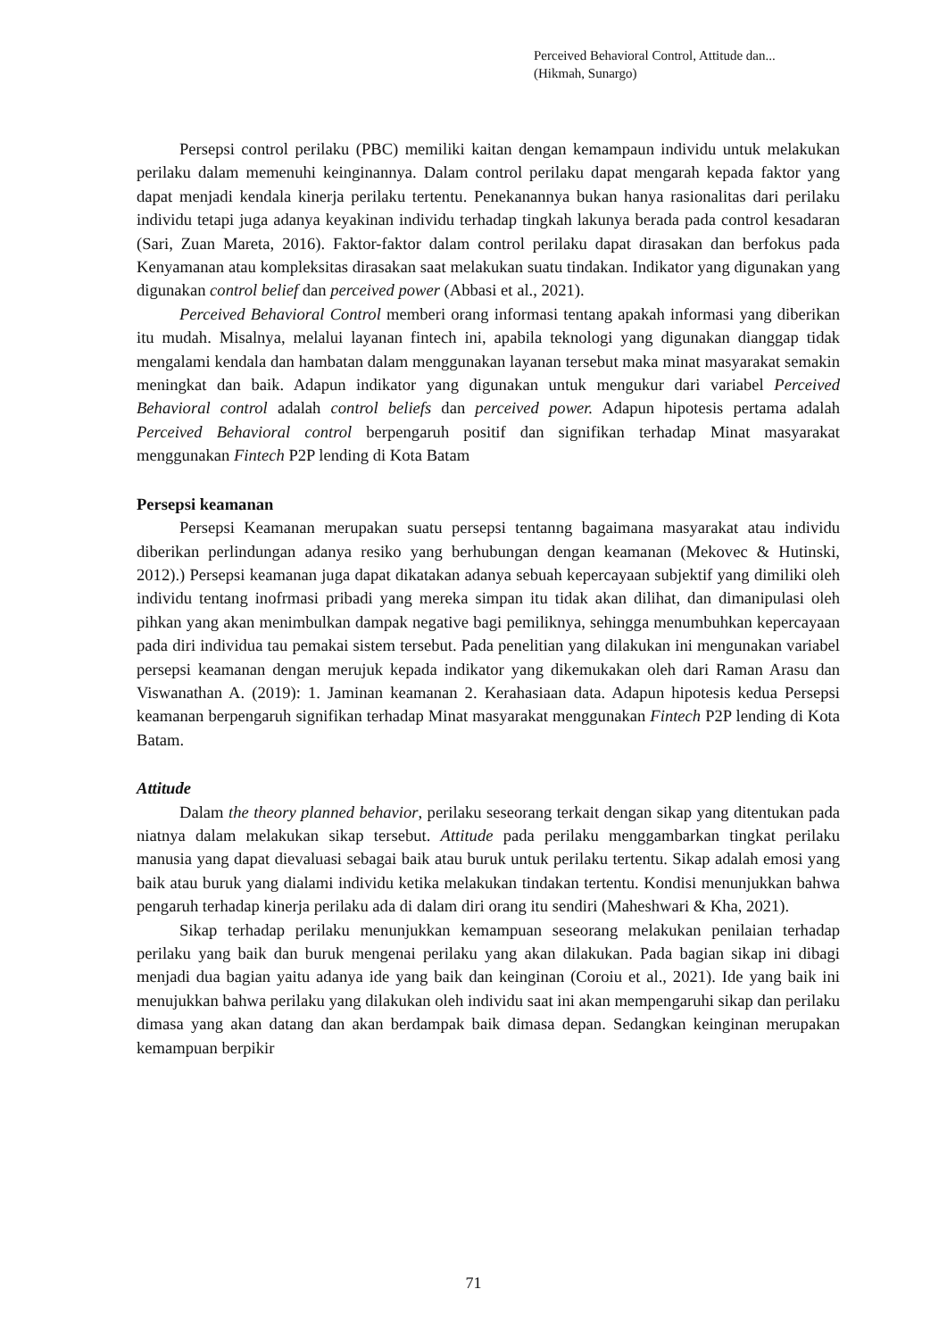Perceived Behavioral Control, Attitude dan...
(Hikmah, Sunargo)
Persepsi control perilaku (PBC) memiliki kaitan dengan kemampaun individu untuk melakukan perilaku dalam memenuhi keinginannya. Dalam control perilaku dapat mengarah kepada faktor yang dapat menjadi kendala kinerja perilaku tertentu. Penekanannya bukan hanya rasionalitas dari perilaku individu tetapi juga adanya keyakinan individu terhadap tingkah lakunya berada pada control kesadaran (Sari, Zuan Mareta, 2016). Faktor-faktor dalam control perilaku dapat dirasakan dan berfokus pada Kenyamanan atau kompleksitas dirasakan saat melakukan suatu tindakan. Indikator yang digunakan yang digunakan control belief dan perceived power (Abbasi et al., 2021).
Perceived Behavioral Control memberi orang informasi tentang apakah informasi yang diberikan itu mudah. Misalnya, melalui layanan fintech ini, apabila teknologi yang digunakan dianggap tidak mengalami kendala dan hambatan dalam menggunakan layanan tersebut maka minat masyarakat semakin meningkat dan baik. Adapun indikator yang digunakan untuk mengukur dari variabel Perceived Behavioral control adalah control beliefs dan perceived power. Adapun hipotesis pertama adalah Perceived Behavioral control berpengaruh positif dan signifikan terhadap Minat masyarakat menggunakan Fintech P2P lending di Kota Batam
Persepsi keamanan
Persepsi Keamanan merupakan suatu persepsi tentanng bagaimana masyarakat atau individu diberikan perlindungan adanya resiko yang berhubungan dengan keamanan (Mekovec & Hutinski, 2012).) Persepsi keamanan juga dapat dikatakan adanya sebuah kepercayaan subjektif yang dimiliki oleh individu tentang inofrmasi pribadi yang mereka simpan itu tidak akan dilihat, dan dimanipulasi oleh pihkan yang akan menimbulkan dampak negative bagi pemiliknya, sehingga menumbuhkan kepercayaan pada diri individua tau pemakai sistem tersebut. Pada penelitian yang dilakukan ini mengunakan variabel persepsi keamanan dengan merujuk kepada indikator yang dikemukakan oleh dari Raman Arasu dan Viswanathan A. (2019): 1. Jaminan keamanan 2. Kerahasiaan data. Adapun hipotesis kedua Persepsi keamanan berpengaruh signifikan terhadap Minat masyarakat menggunakan Fintech P2P lending di Kota Batam.
Attitude
Dalam the theory planned behavior, perilaku seseorang terkait dengan sikap yang ditentukan pada niatnya dalam melakukan sikap tersebut. Attitude pada perilaku menggambarkan tingkat perilaku manusia yang dapat dievaluasi sebagai baik atau buruk untuk perilaku tertentu. Sikap adalah emosi yang baik atau buruk yang dialami individu ketika melakukan tindakan tertentu. Kondisi menunjukkan bahwa pengaruh terhadap kinerja perilaku ada di dalam diri orang itu sendiri (Maheshwari & Kha, 2021).
Sikap terhadap perilaku menunjukkan kemampuan seseorang melakukan penilaian terhadap perilaku yang baik dan buruk mengenai perilaku yang akan dilakukan. Pada bagian sikap ini dibagi menjadi dua bagian yaitu adanya ide yang baik dan keinginan (Coroiu et al., 2021). Ide yang baik ini menujukkan bahwa perilaku yang dilakukan oleh individu saat ini akan mempengaruhi sikap dan perilaku dimasa yang akan datang dan akan berdampak baik dimasa depan. Sedangkan keinginan merupakan kemampuan berpikir
71